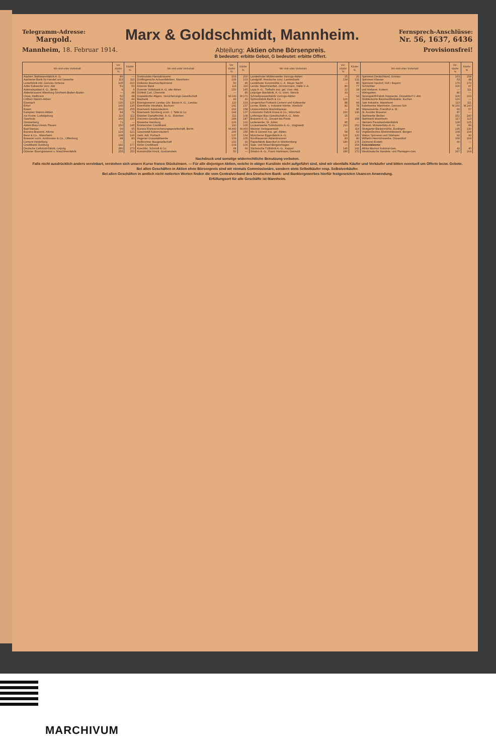Telegramm-Adresse:
Margold.
Marx & Goldschmidt, Mannheim.
Fernsprech-Anschlüsse:
Nr. 56, 1637, 6436
Mannheim, 18. Februar 1914. Abteilung: Aktien ohne Börsenpreis.
B bedeutet: erbitte Gebot, G bedeutet: erbitte Offert.
Provisionsfrei!
| Wir sind unter Vorbehalt: | Ver-käufer % | Käufer % | Wir sind unter Vorbehalt: | Ver-käufer % | Käufer % | Wir sind unter Vorbehalt: | Ver-käufer % | Käufer % | Wir sind unter Vorbehalt: | Ver-käufer % | Käufer % |
| --- | --- | --- | --- | --- | --- | --- | --- | --- | --- | --- | --- |
| Aachen Stahlwarenfabrik A.-G. | 80 | — | Dortmunder Hansabrauerei | 203 | 200 | Landeshuter Mühlenwerke Vorzugs-Aktien | 25 | 20 | Spinnerei Deutschland, Gronau | 163 | 158 |
| Aachener Bank für Handel und Gewerbe | 113 | 110 | Dörflingersche Achsenfabriken, Mannheim | 106 | 103 | Landgräfl. Hessische conc. Landesbank | 134 | 131 | Spinnerei Klauser | 53 | 48 |
| Lederfabrik inkl. Genuss-Scheine | 105 | 100 | Dülkener Baumwollspinnerei | 50 | 45 | Landshuter Kunstmühle C. A. Meyer Nachf. | — | 85 | Spinnerei Neuhof, Hof i. Bayern | 175 | 170 |
| Adler Kaliwerke Vorz.-Akt. | 51 | 50 | Dürener Bank | 113 | 110 | Landw. Maschinenfab. Zimmermann, Halle V.-A. | 80 | 77 | Schmölder | 100 | 97 |
| Admiralspalast A.-G., Berlin | 9 | 6 | Durener Volksbank A.-G. alte Aktien | 150 | 145 | Lapp A.-G., Tiefbohr zus. gel. Vorz.-Akt. | 22 | 18 | und Weberei, Kottern | — | 111 |
| Aktienbrauerei Altenburg-Sinzheim-Baden-Baden | — | 48 | Dürfeld Carl, Chemnitz | — | 85 | Leipziger Baufabrik, A.-G. vorm. Wenck | 43 | — | Weingarten | 80 | — |
| Cluss, Heilbronn | 52 | 48 | Düsseldorfer Allgem. Versicherungs-Gesellschaft | M.190 | M.170 | Schnellpressenfabrik Vorzugs-Aktien | — | 94 | Sprengstoff-Fabrik Hoppecke, Düsseldorf V.-Akt. | 106 | 103 |
| Cöthen Stamm-Aktien | 51 | 44 | Baubank | 43 | 40 | Spitzenfabrik Barth & Co. | 120 | — | Süddeutsche Baumwollindustrie, Kuchen | 120 | — |
| Eisenach | 130 | 126 | Eisengiesserei Landau Gbr. Bauss A.-G., Landau | 110 | 103 | Lengericher Portland-Cement und Kalkwerke | 88 | 84 | Jute-Industrie, Mannheim | 113 | 111 |
| Erfurt | 140 | 135 | Eisenhütte Westfalia, Bochum | 242 | 237 | Lenne, Elektr. u. Industrie-Werke, Werdohl | 82 | 78 | Kabelwerke Mannheim, Genuss-Sch. | M.150 | M.140 |
| Essen | 260 | 255 | Eisenwerk Kaiserslautern | 162 | 158 | Linoleumfabrik Maximiliansau | — | 85 | Wasserwerke, Frankfurt a. M. | 60 | 57 |
| Kempten Stamm-Aktien | 84 | 79 | Eisenwerk Nürnberg vorm. J. Tafel & Co. | 144 | 137 | Lokomotiv-Fabrik Kraus & Co., München | 150 | 146 | St. Avolder Brauerei | 87 | — |
| zur Krone, Ludwigsburg | 116 | 112 | Eisleber Dampfmühle, A.-G., Eisleben | 111 | 108 | Lothringer Bau-Gesellschaft A.-G., Metz | 15 | — | Stahlwerke Becker | 151 | 140 |
| Saarlouis | 160 | 150 | Disconto-Gesellschaft | 189 | 187 | Brauerei A.-G., Devant-les-Ponts | — | 158 | Stahlwerk Mannheim | 117 | 113 |
| Simmerberg | 71 | — | Eiswerke Hamburg | 106 | 102 | Lederwerke, St. Julien | 85 | — | Steiners Paradiesbettenfabrik | 128 | 125 |
| Aktien-Brau-Verein Plauen | 150 | 145 | Emmericher Creditbank | 110 | 105 | Louisenwerke Tonindustrie A.-G., Voigtstedt | 210 | 202 | Strassb. Münsterbräu A.-G. | 93 | 89 |
| Bad Nassau | 99 | 95 | Europa Rückversicherungsgesellschaft, Berlin | M.490 | M.460 | Mainzer Verlagsanstalt | — | 114 | Stuttgarter Bäckermühle, Esslingen | 135 | 130 |
| Bavaria-Brauerei, Altona | 124 | 121 | Gasanstalt Kaiserslautern | 265 | 255 | Mix & Genest zus. gel. Aktien | 58 | 53 | Vogtländisches Elektrizitätswerk, Bergen | 108 | 104 |
| Benz & Co., Mannheim | 198 | 196 | Gebr. Adt, Forbach | 137 | 134 | Münchener Eggenfabrik A.-G. | 126 | 120 | Warps Spinnerei und Stärkerei | 92 | 90 |
| Brauerei vorm. Armbruster & Co., Offenburg | 88 | 83 | Hagener Gussstahlwerke | 109 | 105 | Nordhausener Aktienbrauerei | 83 | 80 | Wilhelm Heinrichswerke, Düsseldorf | 168 | 164 |
| Cement Heidelberg | — | — | Heilbronner Baugesellschaft | 102 | 99 | Papierfabrik Baienfurt in Württemberg | 180 | 175 | Zwirnerei Ersteln | 90 | — |
| Creditbank Duisburg | 182 | 177 | Kieler Creditbank | 109 | 106 | Saar- und Mosel-Bergwerksges. | — | 154 | Kolonialwerte: | | |
| Deutsche Celluloid-Fabrik, Leipzig | 280 | 273 | Koechlin, Schmidt & Co. | 68 | 64 | Sächsische Tüllfabrik A.-G., Kappel | 145 | 142 | Afrika Marmor Kolonial-Ges. | 42 | 40 |
| Dürener Eisengiesserei u. Maschinenfabrik | 255 | 250 | Kunstmühle Kinck, Godramstein | 50 | — | Sinalco-A.-G., Franz Hartmann, Detmold | 180 | 170 | Westdeutsche Handels- und Plantagen-Ges. | 167 | 164 |
Nachdruck und sonstige widerrechtliche Benutzung verboten.
Falls nicht ausdrücklich anders vereinbart, verstehen sich unsere Kurse franco Stückzinsen. — Für alle diejenigen Aktien, welche in obiger Kursliste nicht aufgeführt sind, sind wir ebenfalls Käufer und Verkäufer und bitten eventuell um Offerte bezw. Gebote.
Bei allen Geschäften in Aktien ohne Börsenpreis sind wir niemals Commissionäre, sondern stets Selbstkäufer resp. Selbstverkäufer.
Bei allen Geschäften in amtlich nicht notierten Werten finden die vom Centralverband des Deutschen Bank- und Bankiergewerbes hierfür festgesetzten Usancen Anwendung.
Erfüllungsort für alle Geschäfte ist Mannheim.
MARCHIVUM